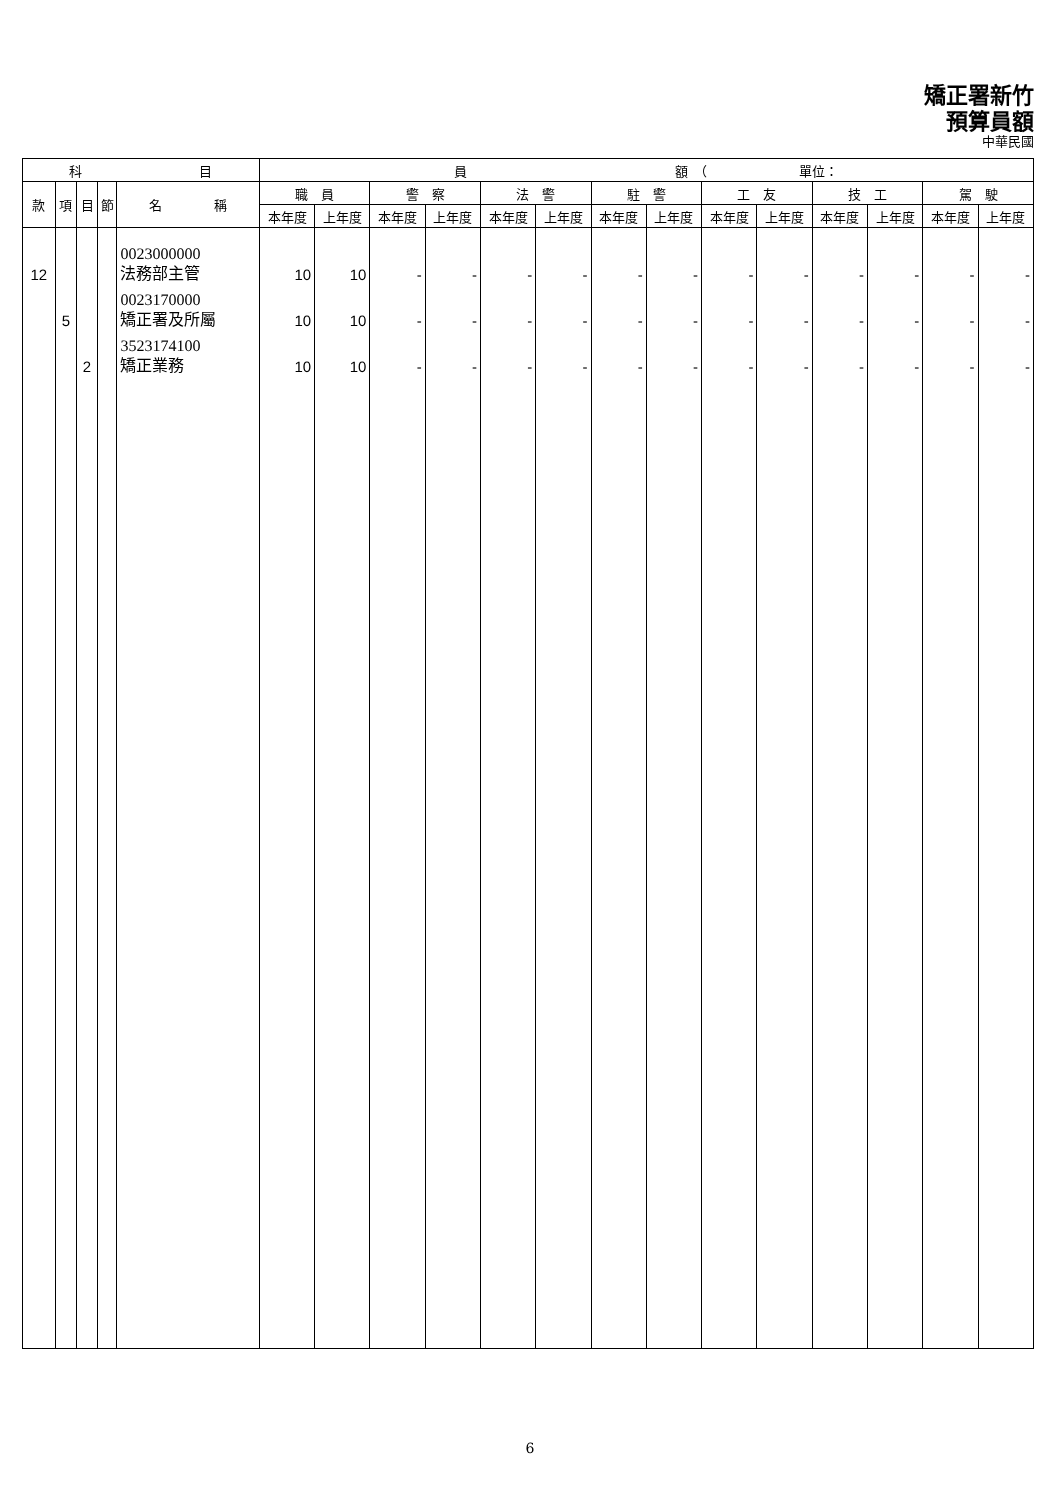矯正署新竹
預算員額
中華民國
| 科 目 | | | | | 員 額 （ 單位： | | | | | | | | | | | | | |
| --- | --- | --- | --- | --- | --- | --- | --- | --- | --- | --- | --- | --- | --- | --- | --- | --- | --- | --- |
| 款 | 項 | 目 | 節 | 名 稱 | 職 員 | | 警 察 | | 法 警 | | 駐 警 | | 工 友 | | 技 工 | | 駕 駛 | |
| | | | | | 本年度 | 上年度 | 本年度 | 上年度 | 本年度 | 上年度 | 本年度 | 上年度 | 本年度 | 上年度 | 本年度 | 上年度 | 本年度 | 上年度 |
| 12 | | | | 0023000000 法務部主管 | 10 | 10 | - | - | - | - | - | - | - | - | - | - | - | - |
| | 5 | | | 0023170000 矯正署及所屬 | 10 | 10 | - | - | - | - | - | - | - | - | - | - | - | - |
| | | 2 | | 3523174100 矯正業務 | 10 | 10 | - | - | - | - | - | - | - | - | - | - | - | - |
6